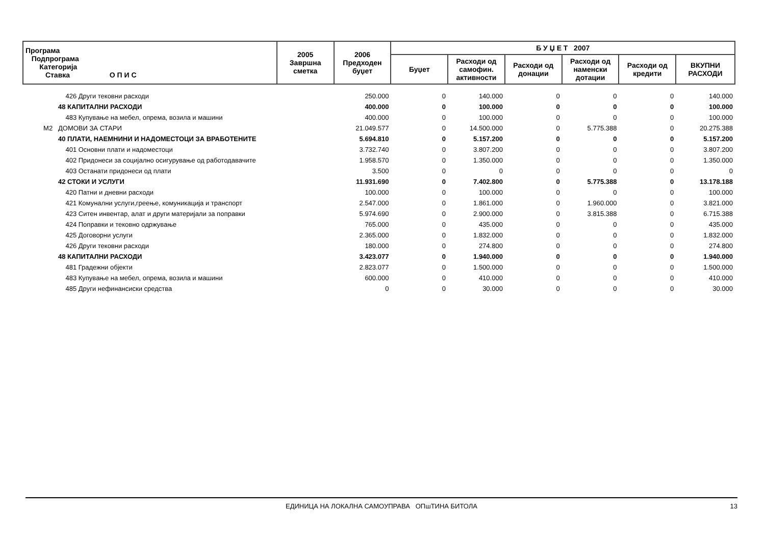| Програма Подпрограма Категорија Ставка О П И С | 2005 Завршна сметка | 2006 Предходен буџет | Б У Џ Е Т 2007 | | | | | |
| --- | --- | --- | --- | --- | --- | --- | --- | --- |
| | | | Буџет | Расходи од самофин. активности | Расходи од донации | Расходи од наменски дотации | Расходи од кредити | ВКУПНИ РАСХОДИ |
| 426 Други тековни расходи | | 250.000 | 0 | 140.000 | 0 | 0 | 0 | 140.000 |
| 48 КАПИТАЛНИ РАСХОДИ | | 400.000 | 0 | 100.000 | 0 | 0 | 0 | 100.000 |
| 483 Купување на мебел, опрема, возила и машини | | 400.000 | 0 | 100.000 | 0 | 0 | 0 | 100.000 |
| М2 ДОМОВИ ЗА СТАРИ | | 21.049.577 | 0 | 14.500.000 | 0 | 5.775.388 | 0 | 20.275.388 |
| 40 ПЛАТИ, НАЕМНИНИ И НАДОМЕСТОЦИ ЗА ВРАБОТЕНИТЕ | | 5.694.810 | 0 | 5.157.200 | 0 | 0 | 0 | 5.157.200 |
| 401 Основни плати и надоместоци | | 3.732.740 | 0 | 3.807.200 | 0 | 0 | 0 | 3.807.200 |
| 402 Придонеси за социјално осигурување од работодавачите | | 1.958.570 | 0 | 1.350.000 | 0 | 0 | 0 | 1.350.000 |
| 403 Останати придонеси од плати | | 3.500 | 0 | 0 | 0 | 0 | 0 | 0 |
| 42 СТОКИ И УСЛУГИ | | 11.931.690 | 0 | 7.402.800 | 0 | 5.775.388 | 0 | 13.178.188 |
| 420 Патни и дневни расходи | | 100.000 | 0 | 100.000 | 0 | 0 | 0 | 100.000 |
| 421 Комунални услуги,греење, комуникација и транспорт | | 2.547.000 | 0 | 1.861.000 | 0 | 1.960.000 | 0 | 3.821.000 |
| 423 Ситен инвентар, алат и други материјали за поправки | | 5.974.690 | 0 | 2.900.000 | 0 | 3.815.388 | 0 | 6.715.388 |
| 424 Поправки и тековно одржување | | 765.000 | 0 | 435.000 | 0 | 0 | 0 | 435.000 |
| 425 Договорни услуги | | 2.365.000 | 0 | 1.832.000 | 0 | 0 | 0 | 1.832.000 |
| 426 Други тековни расходи | | 180.000 | 0 | 274.800 | 0 | 0 | 0 | 274.800 |
| 48 КАПИТАЛНИ РАСХОДИ | | 3.423.077 | 0 | 1.940.000 | 0 | 0 | 0 | 1.940.000 |
| 481 Градежни објекти | | 2.823.077 | 0 | 1.500.000 | 0 | 0 | 0 | 1.500.000 |
| 483 Купување на мебел, опрема, возила и машини | | 600.000 | 0 | 410.000 | 0 | 0 | 0 | 410.000 |
| 485 Други нефинансиски средства | | 0 | 0 | 30.000 | 0 | 0 | 0 | 30.000 |
ЕДИНИЦА НА ЛОКАЛНА САМОУПРАВА ОПшТИНА БИТОЛА
13